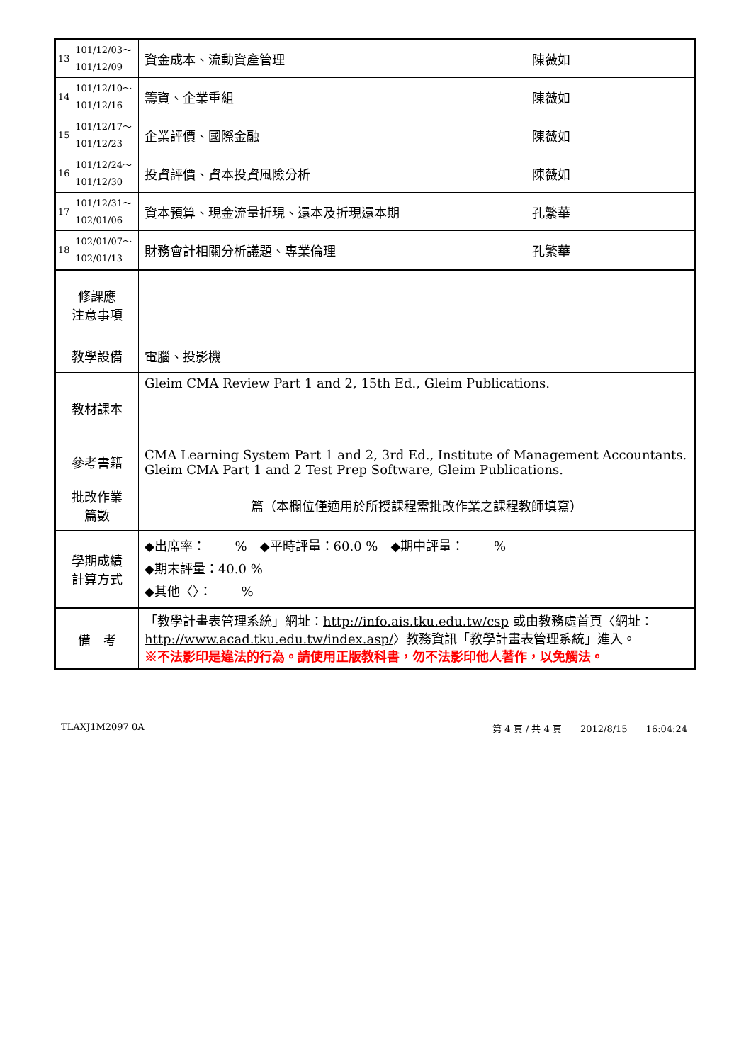| 13 | 101/12/03～ 101/12/09 | 資金成本、流動資產管理 | 陳薇如 |
| 14 | 101/12/10～ 101/12/16 | 籌資、企業重組 | 陳薇如 |
| 15 | 101/12/17～ 101/12/23 | 企業評價、國際金融 | 陳薇如 |
| 16 | 101/12/24～ 101/12/30 | 投資評價、資本投資風險分析 | 陳薇如 |
| 17 | 101/12/31～ 102/01/06 | 資本預算、現金流量折現、還本及折現還本期 | 孔繁華 |
| 18 | 102/01/07～ 102/01/13 | 財務會計相關分析議題、專業倫理 | 孔繁華 |
| 修課應 注意事項 | | | |
| 教學設備 | | 電腦、投影機 | |
| 教材課本 | | Gleim CMA Review Part 1 and 2, 15th Ed., Gleim Publications. | |
| 參考書籍 | | CMA Learning System Part 1 and 2, 3rd Ed., Institute of Management Accountants. Gleim CMA Part 1 and 2 Test Prep Software, Gleim Publications. | |
| 批改作業 篇數 | | 篇（本欄位僅適用於所授課程需批改作業之課程教師填寫） | |
| 學期成績 計算方式 | | ◆出席率： % ◆平時評量：60.0 % ◆期中評量： % ◆期末評量：40.0 % ◆其他〈〉： % | |
| 備 考 | | 「教學計畫表管理系統」網址： http://info.ais.tku.edu.tw/csp 或由教務處首頁〈網址： http://www.acad.tku.edu.tw/index.asp/ 〉教務資訊「教學計畫表管理系統」進入。 ※不法影印是違法的行為。請使用正版教科書，勿不法影印他人著作，以免觸法。 | |
TLAXJ1M2097 0A 第 4 頁 / 共 4 頁　　2012/8/15　　16:04:24